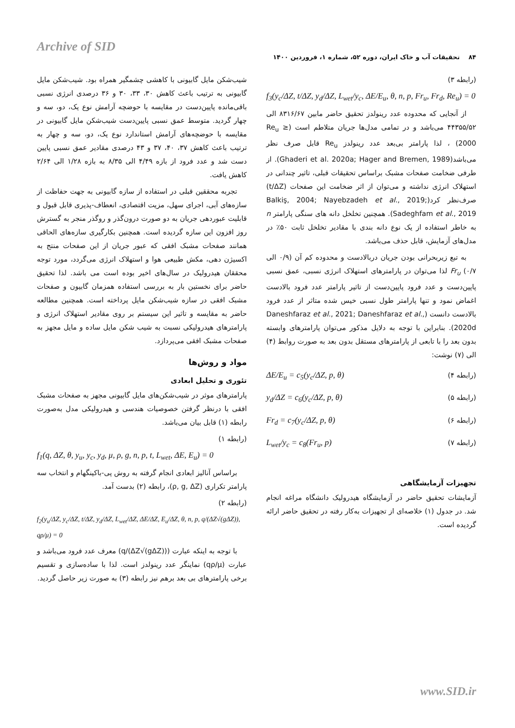Archive of SID
۸۴ تحقیقات آب و خاک ایران، دوره ۵۲، شماره ۱، فروردین ۱۴۰۰
شیب‌شکن مایل گابیونی با کاهشی چشمگیر همراه بود. شیب‌شکن مایل گابیونی به ترتیب باعث کاهش ۳۰، ۳۳، ۳۰ و ۳۶ درصدی انرژی نسبی باقی‌مانده پایین‌دست در مقایسه با حوضچه آرامش نوع یک، دو، سه و چهار گردید. متوسط عمق نسبی پایین‌دست شیب‌شکن مایل گابیونی در مقایسه با حوضچه‌های آرامش استاندارد نوع یک، دو، سه و چهار به ترتیب باعث کاهش ۳۷، ۴۰، ۳۷ و ۴۳ درصدی مقادیر عمق نسبی پایین دست شد و عدد فرود از بازه ۴/۴۹ الی ۸/۳۵ به بازه ۱/۲۸ الی ۲/۶۴ کاهش یافت.
تجربه محققین قبلی در استفاده از سازه گابیونی به جهت حفاظت از سازه‌های آبی، اجرای سهل، مزیت اقتصادی، انعطاف-پذیری قابل قبول و قابلیت عبوردهی جریان به دو صورت درون‌گذر و روگذر منجر به گسترش روز افزون این سازه گردیده است. همچنین بکارگیری سازه‌های الحاقی همانند صفحات مشبک افقی که عبور جریان از این صفحات منتج به اکسیژن دهی، مکش طبیعی هوا و استهلاک انرژی می‌گردد، مورد توجه محققان هیدرولیک در سال‌های اخیر بوده است می باشد. لذا تحقیق حاضر برای نخستین بار به بررسی استفاده همزمان گابیون و صفحات مشبک افقی در سازه شیب‌شکن مایل پرداخته است. همچنین مطالعه حاضر به مقایسه و تاثیر این سیستم بر روی مقادیر استهلاک انرژی و پارامترهای هیدرولیکی نسبت به شیب شکن مایل ساده و مایل مجهز به صفحات مشبک افقی می‌پردازد.
مواد و روش‌ها
تئوری و تحلیل ابعادی
پارامترهای موثر در شیب‌شکن‌های مایل گابیونی مجهز به صفحات مشبک افقی با درنظر گرفتن خصوصیات هندسی و هیدرولیکی مدل به‌صورت رابطه (۱) قابل بیان می‌باشد.
(رابطه ۱)
f<sub>1</sub>(q, ΔZ, θ, y<sub>u</sub>, y<sub>c</sub>, y<sub>d</sub>, μ, ρ, g, n, p, t, L<sub>wet</sub>, ΔE, E<sub>u</sub>) = 0
براساس آنالیز ابعادی انجام گرفته به روش پی-باکینگهام و انتخاب سه پارامتر تکراری (ρ, g, ΔZ)، رابطه (۲) بدست آمد.
(رابطه ۲)
f<sub>2</sub>(y<sub>u</sub>/ΔZ, y<sub>c</sub>/ΔZ, t/ΔZ, y<sub>d</sub>/ΔZ, L<sub>wet</sub>/ΔZ, ΔE/ΔZ, E<sub>u</sub>/ΔZ, θ, n, p, q/(ΔZ√(gΔZ)), qρ/μ) = 0
با توجه به اینکه عبارت (q/(ΔZ√(gΔZ))) معرف عدد فرود می‌باشد و عبارت (qρ/μ) نماینگر عدد رینولدز است. لذا با ساده‌سازی و تقسیم برخی پارامترهای بی بعد برهم نیز رابطه (۳) به صورت زیر حاصل گردید.
(رابطه ۳)
f<sub>3</sub>(y<sub>c</sub>/ΔZ, t/ΔZ, y<sub>d</sub>/ΔZ, L<sub>wet</sub>/y<sub>c</sub>, ΔE/E<sub>u</sub>, θ, n, p, Fr<sub>u</sub>, Fr<sub>d</sub>, Re<sub>u</sub>) = 0
از آنجایی که محدوده عدد رینولدز تحقیق حاضر مابین ۸۳۱۶/۶۷ الی ۴۴۳۵۵/۵۲ می‌باشد و در تمامی مدل‌ها جریان متلاطم است (Re<sub>u</sub> ≥ 2000) ، لذا پارامتر بی‌بعد عدد رینولدز Re<sub>u</sub> قابل صرف نظر می‌باشد(Ghaderi et al. 2020a; Hager and Bremen, 1989). از طرفی ضخامت صفحات مشبک براساس تحقیقات قبلی، تاثیر چندانی در استهلاک انرژی نداشته و می‌توان از اثر ضخامت این صفحات (t/ΔZ) صرف‌نظر کرد(Balkiş, 2004; Nayebzadeh et al., 2019; Sadeghfam et al., 2019). همچنین تخلخل دانه های سنگی پارامتر n به خاطر استفاده از یک نوع دانه بندی با مقادیر تخلخل ثابت ۵۰٪ در مدل‌های آزمایش، قابل حذف می‌باشد.
به تبع زیربحرانی بودن جریان دربالادست و محدوده کم آن (۰/۹ الی ۰/۷) Fr<sub>u</sub> لذا می‌توان در پارامترهای استهلاک انرژی نسبی، عمق نسبی پایین‌دست و عدد فرود پایین‌دست از تاثیر پارامتر عدد فرود بالادست اغماض نمود و تنها پارامتر طول نسبی خیس شده متاثر از عدد فرود بالادست دانست (Daneshfaraz et al., 2021; Daneshfaraz et al., 2020d). بنابراین با توجه به دلایل مذکور می‌توان پارامترهای وابسته بدون بعد را با تابعی از پارامترهای مستقل بدون بعد به صورت روابط (۴) الی (۷) نوشت:
(رابطه ۴) ΔE/E<sub>u</sub> = c<sub>5</sub>(y<sub>c</sub>/ΔZ, p, θ)
(رابطه ۵) y<sub>d</sub>/ΔZ = c<sub>6</sub>(y<sub>c</sub>/ΔZ, p, θ)
(رابطه ۶) Fr<sub>d</sub> = c<sub>7</sub>(y<sub>c</sub>/ΔZ, p, θ)
(رابطه ۷) L<sub>wet</sub>/y<sub>c</sub> = c<sub>8</sub>(Fr<sub>u</sub>, p)
تجهیزات آزمایشگاهی
آزمایشات تحقیق حاضر در آزمایشگاه هیدرولیک دانشگاه مراغه انجام شد. در جدول (۱) خلاصه‌ای از تجهیزات به‌کار رفته در تحقیق حاضر ارائه گردیده است.
www.SID.ir